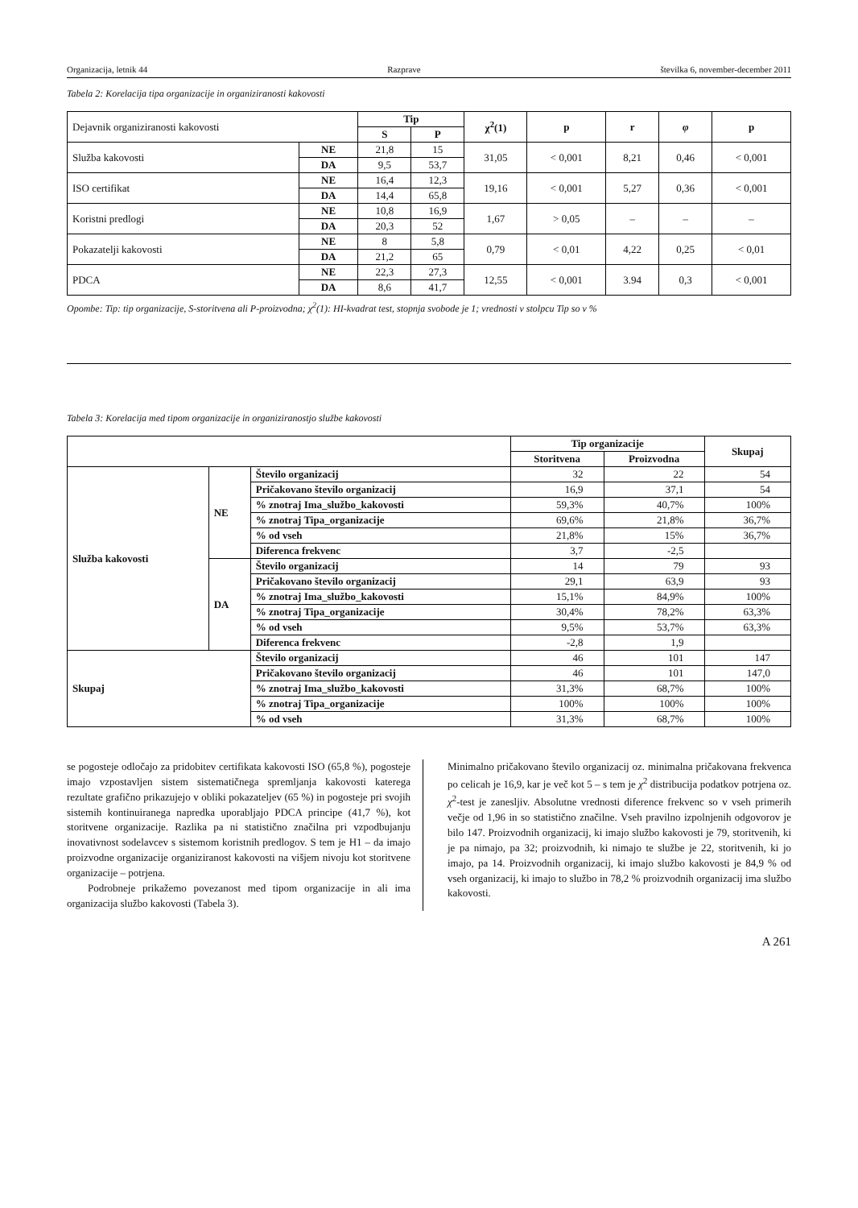Organizacija, letnik 44 Razprave številka 6, november-december 2011
Tabela 2: Korelacija tipa organizacije in organiziranosti kakovosti
| Dejavnik organiziranosti kakovosti | | Tip | | χ<sup>2</sup>(1) | p | r | φ | p |
| | | S | P | | | | | |
| Služba kakovosti | NE | 21,8 | 15 | 31,05 | < 0,001 | 8,21 | 0,46 | < 0,001 |
| | DA | 9,5 | 53,7 | | | | | |
| ISO certifikat | NE | 16,4 | 12,3 | 19,16 | < 0,001 | 5,27 | 0,36 | < 0,001 |
| | DA | 14,4 | 65,8 | | | | | |
| Koristni predlogi | NE | 10,8 | 16,9 | 1,67 | > 0,05 | – | – | – |
| | DA | 20,3 | 52 | | | | | |
| Pokazatelji kakovosti | NE | 8 | 5,8 | 0,79 | < 0,01 | 4,22 | 0,25 | < 0,01 |
| | DA | 21,2 | 65 | | | | | |
| PDCA | NE | 22,3 | 27,3 | 12,55 | < 0,001 | 3.94 | 0,3 | < 0,001 |
| | DA | 8,6 | 41,7 | | | | | |
Opombe: Tip: tip organizacije, S-storitvena ali P-proizvodna; χ<sup>2</sup>(1): HI-kvadrat test, stopnja svobode je 1; vrednosti v stolpcu Tip so v %
Tabela 3: Korelacija med tipom organizacije in organiziranostjo službe kakovosti
| | | | Tip organizacije | | Skupaj |
| | | | Storitvena | Proizvodna | |
| Služba kakovosti | NE | Število organizacij | 32 | 22 | 54 |
| | | Pričakovano število organizacij | 16,9 | 37,1 | 54 |
| | | % znotraj Ima_službo_kakovosti | 59,3% | 40,7% | 100% |
| | | % znotraj Tipa_organizacije | 69,6% | 21,8% | 36,7% |
| | | % od vseh | 21,8% | 15% | 36,7% |
| | | Diferenca frekvenc | 3,7 | -2,5 | |
| | DA | Število organizacij | 14 | 79 | 93 |
| | | Pričakovano število organizacij | 29,1 | 63,9 | 93 |
| | | % znotraj Ima_službo_kakovosti | 15,1% | 84,9% | 100% |
| | | % znotraj Tipa_organizacije | 30,4% | 78,2% | 63,3% |
| | | % od vseh | 9,5% | 53,7% | 63,3% |
| | | Diferenca frekvenc | -2,8 | 1,9 | |
| Skupaj | | Število organizacij | 46 | 101 | 147 |
| | | Pričakovano število organizacij | 46 | 101 | 147,0 |
| | | % znotraj Ima_službo_kakovosti | 31,3% | 68,7% | 100% |
| | | % znotraj Tipa_organizacije | 100% | 100% | 100% |
| | | % od vseh | 31,3% | 68,7% | 100% |
se pogosteje odločajo za pridobitev certifikata kakovosti ISO (65,8 %), pogosteje imajo vzpostavljen sistem sistematičnega spremljanja kakovosti katerega rezultate grafično prikazujejo v obliki pokazateljev (65 %) in pogosteje pri svojih sistemih kontinuiranega napredka uporabljajo PDCA principe (41,7 %), kot storitvene organizacije. Razlika pa ni statistično značilna pri vzpodbujanju inovativnost sodelavcev s sistemom koristnih predlogov. S tem je H1 – da imajo proizvodne organizacije organiziranost kakovosti na višjem nivoju kot storitvene organizacije – potrjena.
Podrobneje prikažemo povezanost med tipom organizacije in ali ima organizacija službo kakovosti (Tabela 3).
Minimalno pričakovano število organizacij oz. minimalna pričakovana frekvenca po celicah je 16,9, kar je več kot 5 – s tem je χ<sup>2</sup> distribucija podatkov potrjena oz. χ<sup>2</sup>-test je zanesljiv. Absolutne vrednosti diference frekvenc so v vseh primerih večje od 1,96 in so statistično značilne. Vseh pravilno izpolnjenih odgovorov je bilo 147. Proizvodnih organizacij, ki imajo službo kakovosti je 79, storitvenih, ki je pa nimajo, pa 32; proizvodnih, ki nimajo te službe je 22, storitvenih, ki jo imajo, pa 14. Proizvodnih organizacij, ki imajo službo kakovosti je 84,9 % od vseh organizacij, ki imajo to službo in 78,2 % proizvodnih organizacij ima službo kakovosti.
A 261